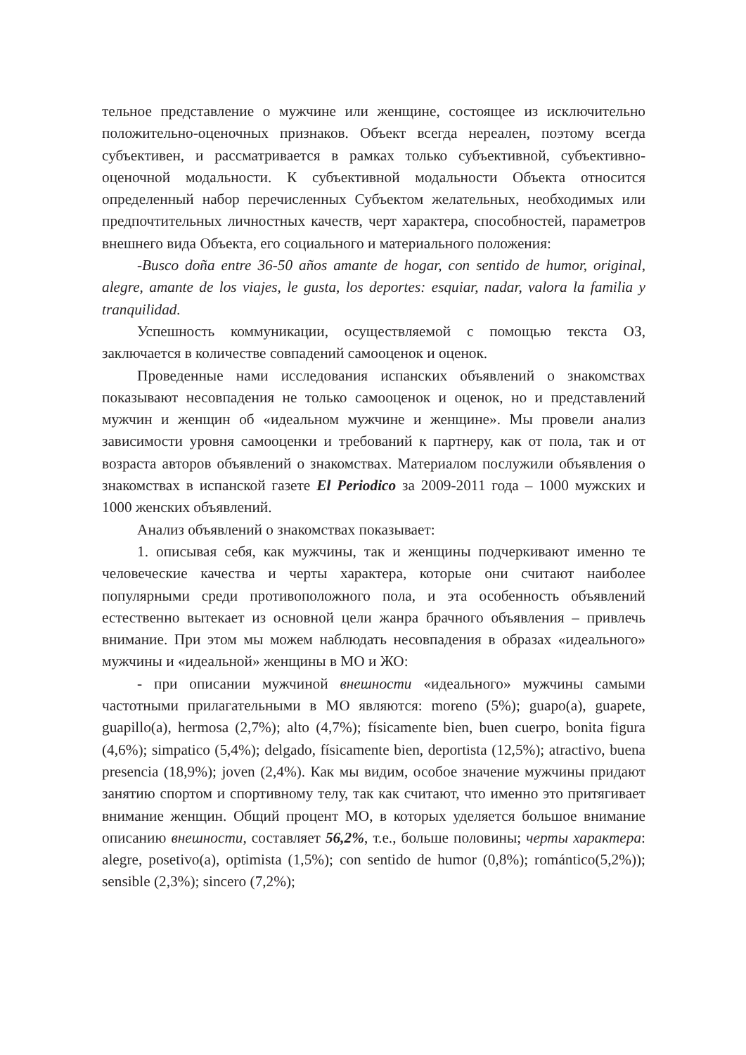тельное представление о мужчине или женщине, состоящее из исключительно положительно-оценочных признаков. Объект всегда нереален, поэтому всегда субъективен, и рассматривается в рамках только субъективной, субъективно-оценочной модальности. К субъективной модальности Объекта относится определенный набор перечисленных Субъектом желательных, необходимых или предпочтительных личностных качеств, черт характера, способностей, параметров внешнего вида Объекта, его социального и материального положения:
-Busco doña entre 36-50 años amante de hogar, con sentido de humor, original, alegre, amante de los viajes, le gusta, los deportes: esquiar, nadar, valora la familia y tranquilidad.
Успешность коммуникации, осуществляемой с помощью текста ОЗ, заключается в количестве совпадений самооценок и оценок.
Проведенные нами исследования испанских объявлений о знакомствах показывают несовпадения не только самооценок и оценок, но и представлений мужчин и женщин об «идеальном мужчине и женщине». Мы провели анализ зависимости уровня самооценки и требований к партнеру, как от пола, так и от возраста авторов объявлений о знакомствах. Материалом послужили объявления о знакомствах в испанской газете El Periodico за 2009-2011 года – 1000 мужских и 1000 женских объявлений.
Анализ объявлений о знакомствах показывает:
1. описывая себя, как мужчины, так и женщины подчеркивают именно те человеческие качества и черты характера, которые они считают наиболее популярными среди противоположного пола, и эта особенность объявлений естественно вытекает из основной цели жанра брачного объявления – привлечь внимание. При этом мы можем наблюдать несовпадения в образах «идеального» мужчины и «идеальной» женщины в МО и ЖО:
- при описании мужчиной внешности «идеального» мужчины самыми частотными прилагательными в МО являются: moreno (5%); guapo(a), guapete, guapillo(a), hermosa (2,7%); alto (4,7%); físicamente bien, buen cuerpo, bonita figura (4,6%); simpatico (5,4%); delgado, físicamente bien, deportista (12,5%); atractivo, buena presencia (18,9%); joven (2,4%). Как мы видим, особое значение мужчины придают занятию спортом и спортивному телу, так как считают, что именно это притягивает внимание женщин. Общий процент МО, в которых уделяется большое внимание описанию внешности, составляет 56,2%, т.е., больше половины; черты характера: alegre, posetivo(a), optimista (1,5%); con sentido de humor (0,8%); romántico(5,2%)); sensible (2,3%); sincero (7,2%);